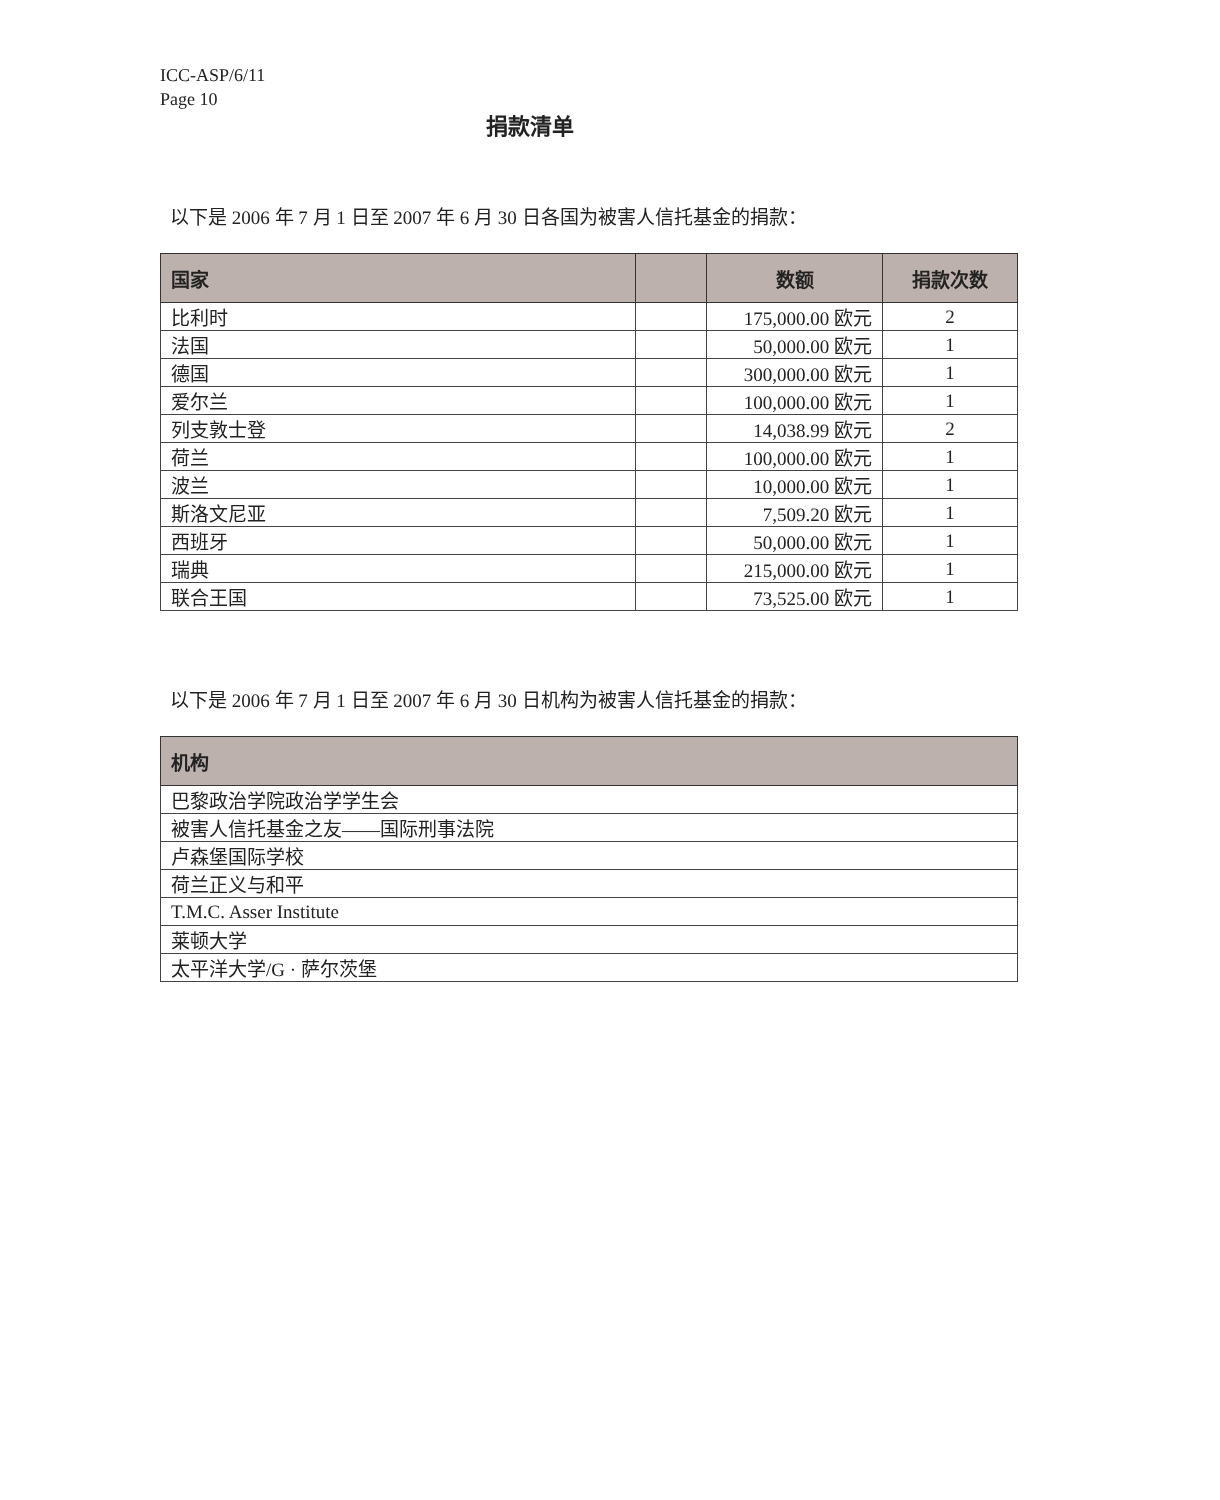ICC-ASP/6/11
Page 10
捐款清单
以下是 2006 年 7 月 1 日至 2007 年 6 月 30 日各国为被害人信托基金的捐款：
| 国家 | | 数额 | 捐款次数 |
| --- | --- | --- | --- |
| 比利时 | | 175,000.00 欧元 | 2 |
| 法国 | | 50,000.00 欧元 | 1 |
| 德国 | | 300,000.00 欧元 | 1 |
| 爱尔兰 | | 100,000.00 欧元 | 1 |
| 列支敦士登 | | 14,038.99 欧元 | 2 |
| 荷兰 | | 100,000.00 欧元 | 1 |
| 波兰 | | 10,000.00 欧元 | 1 |
| 斯洛文尼亚 | | 7,509.20 欧元 | 1 |
| 西班牙 | | 50,000.00 欧元 | 1 |
| 瑞典 | | 215,000.00 欧元 | 1 |
| 联合王国 | | 73,525.00 欧元 | 1 |
以下是 2006 年 7 月 1 日至 2007 年 6 月 30 日机构为被害人信托基金的捐款：
| 机构 |
| --- |
| 巴黎政治学院政治学学生会 |
| 被害人信托基金之友——国际刑事法院 |
| 卢森堡国际学校 |
| 荷兰正义与和平 |
| T.M.C. Asser Institute |
| 莱顿大学 |
| 太平洋大学/G · 萨尔茨堡 |